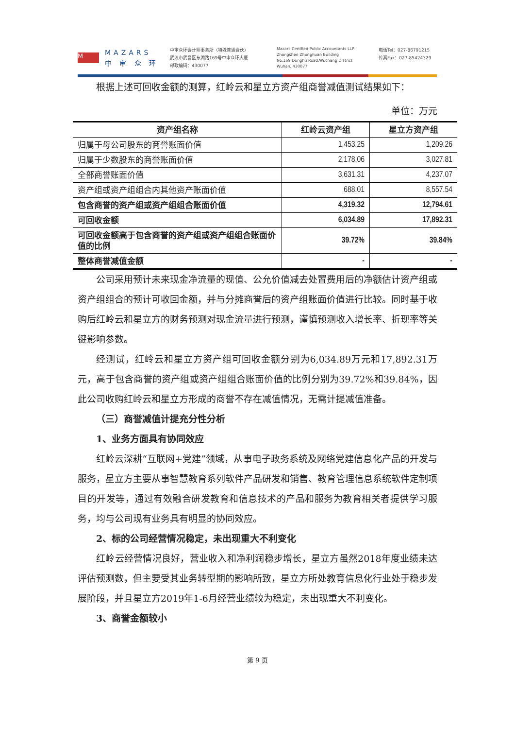M
MAZARS
中 审 众 环
中审众环会计师事务所（特殊普通合伙）
武汉市武昌区东湖路169号中审众环大厦
邮政编码：430077
Mazars Certified Public Accountants LLP
Zhongshen Zhonghuan Building
No.169 Donghu Road,Wuchang District
Wuhan, 430077
电话Tel：027-86791215
传真Fax：027-85424329
根据上述可回收金额的测算，红岭云和星立方资产组商誉减值测试结果如下：
单位：万元
| 资产组名称 | 红岭云资产组 | 星立方资产组 |
| --- | --- | --- |
| 归属于母公司股东的商誉账面价值 | 1,453.25 | 1,209.26 |
| 归属于少数股东的商誉账面价值 | 2,178.06 | 3,027.81 |
| 全部商誉账面价值 | 3,631.31 | 4,237.07 |
| 资产组或资产组组合内其他资产账面价值 | 688.01 | 8,557.54 |
| 包含商誉的资产组或资产组组合账面价值 | 4,319.32 | 12,794.61 |
| 可回收金额 | 6,034.89 | 17,892.31 |
| 可回收金额高于包含商誉的资产组或资产组组合账面价值的比例 | 39.72% | 39.84% |
| 整体商誉减值金额 | - | - |
公司采用预计未来现金净流量的现值、公允价值减去处置费用后的净额估计资产组或资产组组合的预计可收回金额，并与分摊商誉后的资产组账面价值进行比较。同时基于收购后红岭云和星立方的财务预测对现金流量进行预测，谨慎预测收入增长率、折现率等关键影响参数。
经测试，红岭云和星立方资产组可回收金额分别为6,034.89万元和17,892.31万元，高于包含商誉的资产组或资产组组合账面价值的比例分别为39.72%和39.84%，因此公司收购红岭云和星立方形成的商誉不存在减值情况，无需计提减值准备。
（三）商誉减值计提充分性分析
1、业务方面具有协同效应
红岭云深耕“互联网+党建”领域，从事电子政务系统及网络党建信息化产品的开发与服务，星立方主要从事智慧教育系列软件产品研发和销售、教育管理信息系统软件定制项目的开发等，通过有效融合研发教育和信息技术的产品和服务为教育相关者提供学习服务，均与公司现有业务具有明显的协同效应。
2、标的公司经营情况稳定，未出现重大不利变化
红岭云经营情况良好，营业收入和净利润稳步增长，星立方虽然2018年度业绩未达评估预测数，但主要受其业务转型期的影响所致，星立方所处教育信息化行业处于稳步发展阶段，并且星立方2019年1-6月经营业绩较为稳定，未出现重大不利变化。
3、商誉金额较小
第 9 页